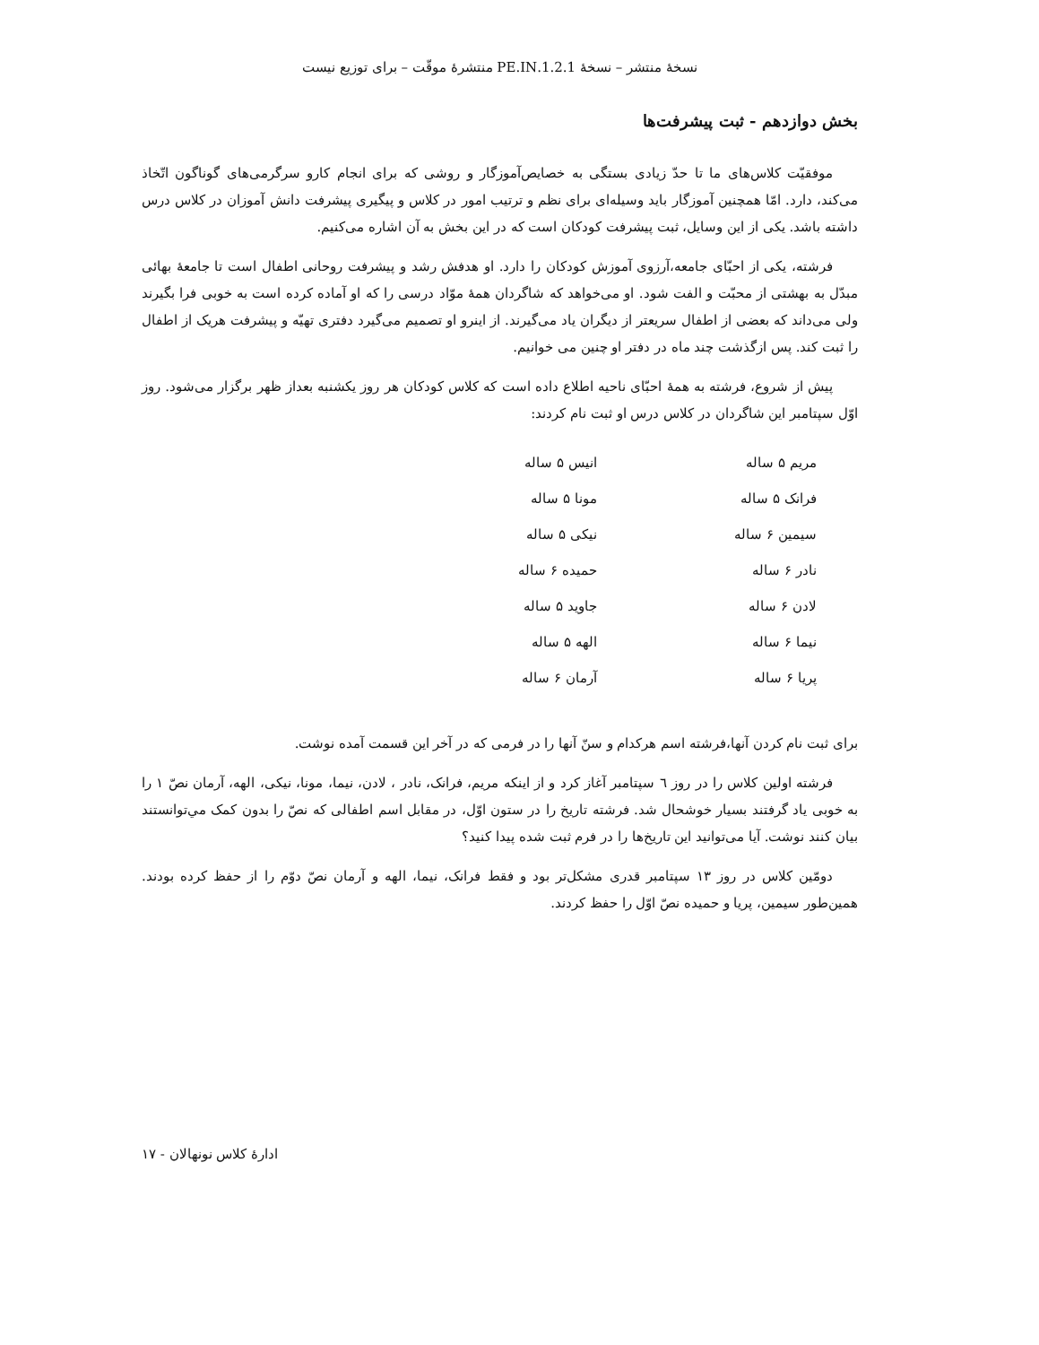نسخهٔ منتشر – نسخهٔ 1.2.1.PE.IN منتشرهٔ موقّت – برای توزیع نیست
بخش دوازدهم - ثبت پیشرفت‌ها
موفقیّت کلاس‌های ما تا حدّ زیادی بستگی به خصایص‌آموزگار و روشی که برای انجام کارو سرگرمی‌های گوناگون اتّخاذ می‌کند، دارد. امّا همچنین آموزگار باید وسیله‌ای برای نظم و ترتیب امور در کلاس و پیگیری پیشرفت دانش آموزان در کلاس درس داشته باشد. یکی از این وسایل، ثبت پیشرفت کودکان است که در این بخش به آن اشاره می‌کنیم.
فرشته، یکی از احبّای جامعه،آرزوی آموزش کودکان را دارد. او هدفش رشد و پیشرفت روحانی اطفال است تا جامعهٔ بهائی مبدّل به بهشتی از محبّت و الفت شود. او می‌خواهد که شاگردان همهٔ موّاد درسی را که او آماده کرده است به خوبی فرا بگیرند ولی می‌داند که بعضی از اطفال سریعتر از دیگران یاد می‌گیرند. از اینرو او تصمیم می‌گیرد دفتری تهیّه و پیشرفت هریک از اطفال را ثبت کند. پس ازگذشت چند ماه در دفتر او چنین می خوانیم.
پیش از شروع، فرشته به همهٔ احبّای ناحیه اطلاع داده است که کلاس کودکان هر روز یکشنبه بعداز ظهر برگزار می‌شود. روز اوّل سپتامبر این شاگردان در کلاس درس او ثبت نام کردند:
| مریم ۵ ساله | انیس ۵ ساله |
| فرانک ۵ ساله | مونا ۵ ساله |
| سیمین ۶ ساله | نیکی ۵ ساله |
| نادر ۶ ساله | حمیده ۶ ساله |
| لادن ۶ ساله | جاوید ۵ ساله |
| نیما ۶ ساله | الهه ۵ ساله |
| پریا ۶ ساله | آرمان ۶ ساله |
برای ثبت نام کردن آنها،فرشته اسم هرکدام و سنّ آنها را در فرمی که در آخر این قسمت آمده نوشت.
فرشته اولین کلاس را در روز ٦ سپتامبر آغاز کرد و از اینکه مریم، فرانک، نادر ، لادن، نیما، مونا، نیکی، الهه، آرمان نصّ ١ را به خوبی یاد گرفتند بسیار خوشحال شد. فرشته تاریخ را در ستون اوّل، در مقابل اسم اطفالی که نصّ را بدون کمک مي‌توانستند بیان کنند نوشت. آیا می‌توانید این تاریخ‌ها را در فرم ثبت شده پیدا کنید؟
دومّین کلاس در روز ۱۳ سپتامبر قدری مشکل‌تر بود و فقط فرانک، نیما، الهه و آرمان نصّ دوّم را از حفظ کرده بودند. همین‌طور سیمین، پریا و حمیده نصّ اوّل را حفظ کردند.
ادارهٔ کلاس نونهالان - ۱۷